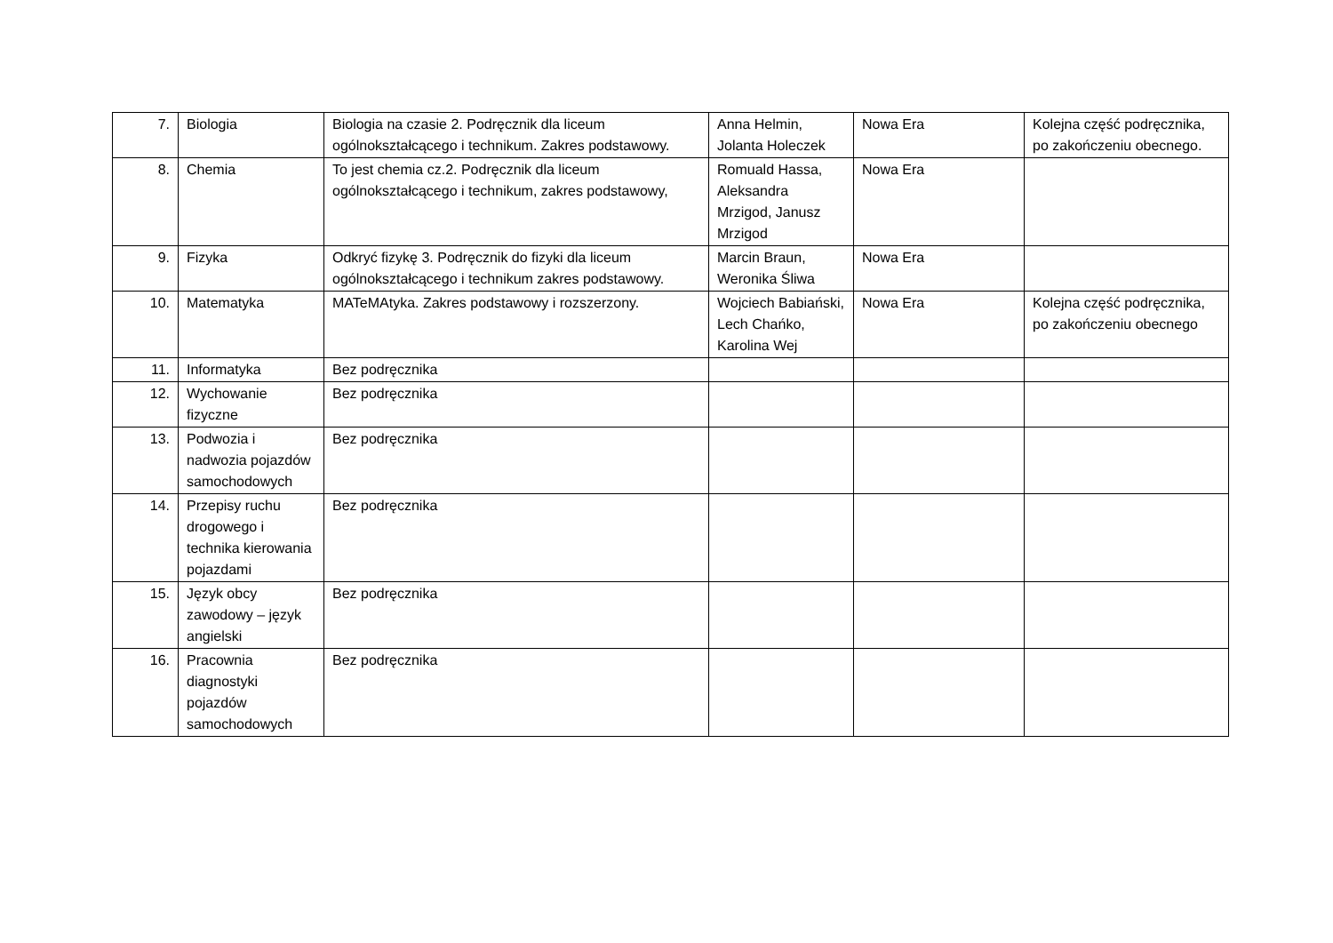| 7. | Biologia | Biologia na czasie 2. Podręcznik dla liceum ogólnokształcącego i technikum. Zakres podstawowy. | Anna Helmin, Jolanta Holeczek | Nowa Era | Kolejna część podręcznika, po zakończeniu obecnego. |
| 8. | Chemia | To jest chemia cz.2. Podręcznik dla liceum ogólnokształcącego i technikum, zakres podstawowy, | Romuald Hassa, Aleksandra Mrzigod, Janusz Mrzigod | Nowa Era | |
| 9. | Fizyka | Odkryć fizykę 3. Podręcznik do fizyki dla liceum ogólnokształcącego i technikum zakres podstawowy. | Marcin Braun, Weronika Śliwa | Nowa Era | |
| 10. | Matematyka | MATeMAtyka. Zakres podstawowy i rozszerzony. | Wojciech Babiański, Lech Chańko, Karolina Wej | Nowa Era | Kolejna część podręcznika, po zakończeniu obecnego |
| 11. | Informatyka | Bez podręcznika | | | |
| 12. | Wychowanie fizyczne | Bez podręcznika | | | |
| 13. | Podwozia i nadwozia pojazdów samochodowych | Bez podręcznika | | | |
| 14. | Przepisy ruchu drogowego i technika kierowania pojazdami | Bez podręcznika | | | |
| 15. | Język obcy zawodowy – język angielski | Bez podręcznika | | | |
| 16. | Pracownia diagnostyki pojazdów samochodowych | Bez podręcznika | | | |